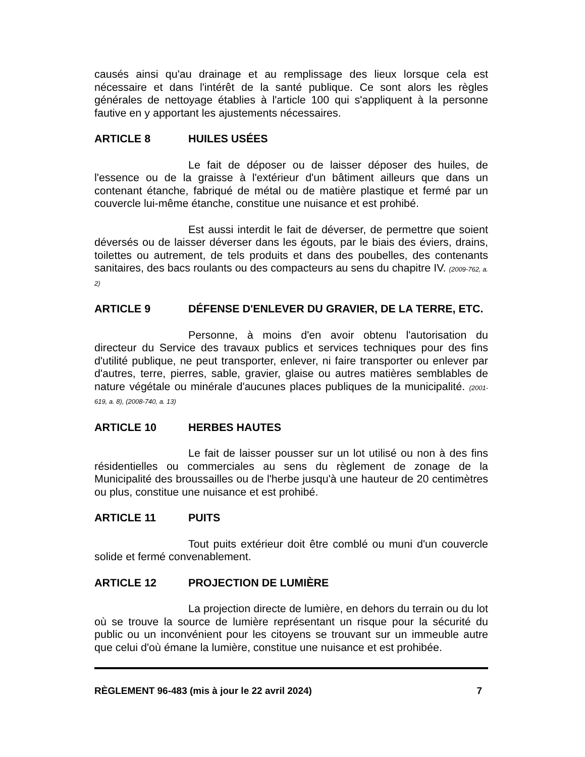causés ainsi qu'au drainage et au remplissage des lieux lorsque cela est nécessaire et dans l'intérêt de la santé publique. Ce sont alors les règles générales de nettoyage établies à l'article 100 qui s'appliquent à la personne fautive en y apportant les ajustements nécessaires.
ARTICLE 8 HUILES USÉES
Le fait de déposer ou de laisser déposer des huiles, de l'essence ou de la graisse à l'extérieur d'un bâtiment ailleurs que dans un contenant étanche, fabriqué de métal ou de matière plastique et fermé par un couvercle lui-même étanche, constitue une nuisance et est prohibé.
Est aussi interdit le fait de déverser, de permettre que soient déversés ou de laisser déverser dans les égouts, par le biais des éviers, drains, toilettes ou autrement, de tels produits et dans des poubelles, des contenants sanitaires, des bacs roulants ou des compacteurs au sens du chapitre IV. (2009-762, a. 2)
ARTICLE 9 DÉFENSE D'ENLEVER DU GRAVIER, DE LA TERRE, ETC.
Personne, à moins d'en avoir obtenu l'autorisation du directeur du Service des travaux publics et services techniques pour des fins d'utilité publique, ne peut transporter, enlever, ni faire transporter ou enlever par d'autres, terre, pierres, sable, gravier, glaise ou autres matières semblables de nature végétale ou minérale d'aucunes places publiques de la municipalité. (2001-619, a. 8), (2008-740, a. 13)
ARTICLE 10 HERBES HAUTES
Le fait de laisser pousser sur un lot utilisé ou non à des fins résidentielles ou commerciales au sens du règlement de zonage de la Municipalité des broussailles ou de l'herbe jusqu'à une hauteur de 20 centimètres ou plus, constitue une nuisance et est prohibé.
ARTICLE 11 PUITS
Tout puits extérieur doit être comblé ou muni d'un couvercle solide et fermé convenablement.
ARTICLE 12 PROJECTION DE LUMIÈRE
La projection directe de lumière, en dehors du terrain ou du lot où se trouve la source de lumière représentant un risque pour la sécurité du public ou un inconvénient pour les citoyens se trouvant sur un immeuble autre que celui d'où émane la lumière, constitue une nuisance et est prohibée.
RÈGLEMENT 96-483 (mis à jour le 22 avril 2024) 7